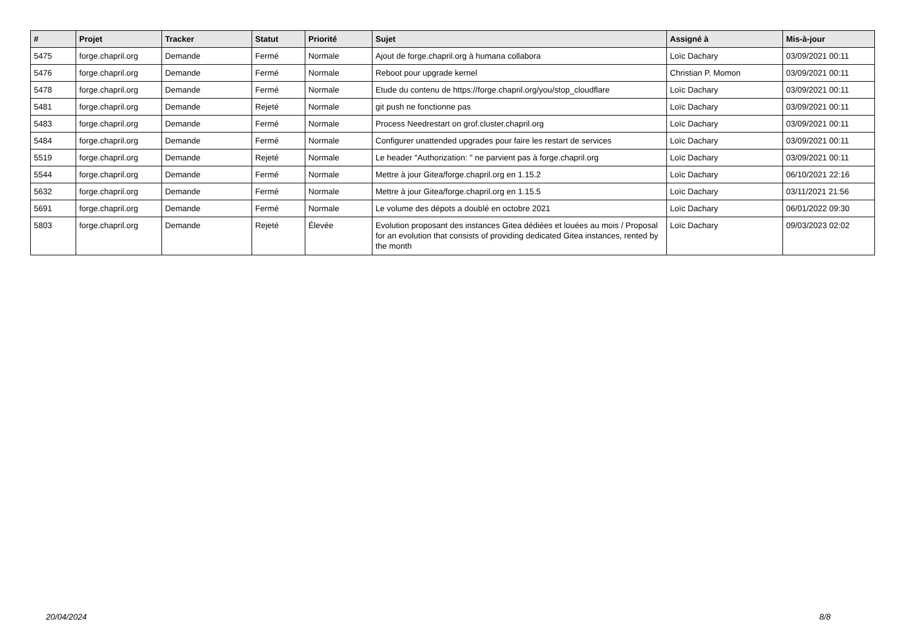| # | Projet | Tracker | Statut | Priorité | Sujet | Assigné à | Mis-à-jour |
| --- | --- | --- | --- | --- | --- | --- | --- |
| 5475 | forge.chapril.org | Demande | Fermé | Normale | Ajout de forge.chapril.org à humana collabora | Loïc Dachary | 03/09/2021 00:11 |
| 5476 | forge.chapril.org | Demande | Fermé | Normale | Reboot pour upgrade kernel | Christian P. Momon | 03/09/2021 00:11 |
| 5478 | forge.chapril.org | Demande | Fermé | Normale | Etude du contenu de https://forge.chapril.org/you/stop_cloudflare | Loïc Dachary | 03/09/2021 00:11 |
| 5481 | forge.chapril.org | Demande | Rejeté | Normale | git push ne fonctionne pas | Loïc Dachary | 03/09/2021 00:11 |
| 5483 | forge.chapril.org | Demande | Fermé | Normale | Process Needrestart on grof.cluster.chapril.org | Loïc Dachary | 03/09/2021 00:11 |
| 5484 | forge.chapril.org | Demande | Fermé | Normale | Configurer unattended upgrades pour faire les restart de services | Loïc Dachary | 03/09/2021 00:11 |
| 5519 | forge.chapril.org | Demande | Rejeté | Normale | Le header "Authorization: " ne parvient pas à forge.chapril.org | Loïc Dachary | 03/09/2021 00:11 |
| 5544 | forge.chapril.org | Demande | Fermé | Normale | Mettre à jour Gitea/forge.chapril.org en 1.15.2 | Loïc Dachary | 06/10/2021 22:16 |
| 5632 | forge.chapril.org | Demande | Fermé | Normale | Mettre à jour Gitea/forge.chapril.org en 1.15.5 | Loïc Dachary | 03/11/2021 21:56 |
| 5691 | forge.chapril.org | Demande | Fermé | Normale | Le volume des dépots a doublé en octobre 2021 | Loïc Dachary | 06/01/2022 09:30 |
| 5803 | forge.chapril.org | Demande | Rejeté | Élevée | Evolution proposant des instances Gitea dédiées et louées au mois / Proposal for an evolution that consists of providing dedicated Gitea instances, rented by the month | Loïc Dachary | 09/03/2023 02:02 |
20/04/2024 8/8